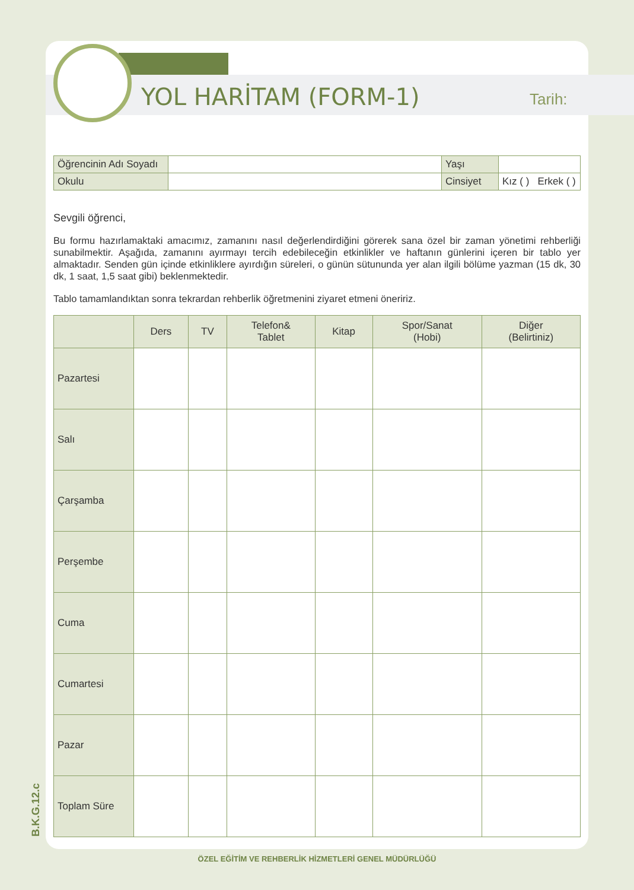YOL HARİTAM (FORM-1) Tarih:
| Öğrencinin Adı Soyadı | | Yaşı | |
| Okulu | | Cinsiyet | Kız ( ) Erkek ( ) |
Sevgili öğrenci,
Bu formu hazırlamaktaki amacımız, zamanını nasıl değerlendirdiğini görerek sana özel bir zaman yönetimi rehberliği sunabilmektir. Aşağıda, zamanını ayırmayı tercih edebileceğin etkinlikler ve haftanın günlerini içeren bir tablo yer almaktadır. Senden gün içinde etkinliklere ayırdığın süreleri, o günün sütununda yer alan ilgili bölüme yazman (15 dk, 30 dk, 1 saat, 1,5 saat gibi) beklenmektedir.
Tablo tamamlandıktan sonra tekrardan rehberlik öğretmenini ziyaret etmeni öneririz.
| | Ders | TV | Telefon& Tablet | Kitap | Spor/Sanat (Hobi) | Diğer (Belirtiniz) |
| --- | --- | --- | --- | --- | --- | --- |
| Pazartesi | | | | | | |
| Salı | | | | | | |
| Çarşamba | | | | | | |
| Perşembe | | | | | | |
| Cuma | | | | | | |
| Cumartesi | | | | | | |
| Pazar | | | | | | |
| Toplam Süre | | | | | | |
B.K.G.12.c
ÖZEL EĞİTİM VE REHBERLİK HİZMETLERİ GENEL MÜDÜRLÜĞÜ